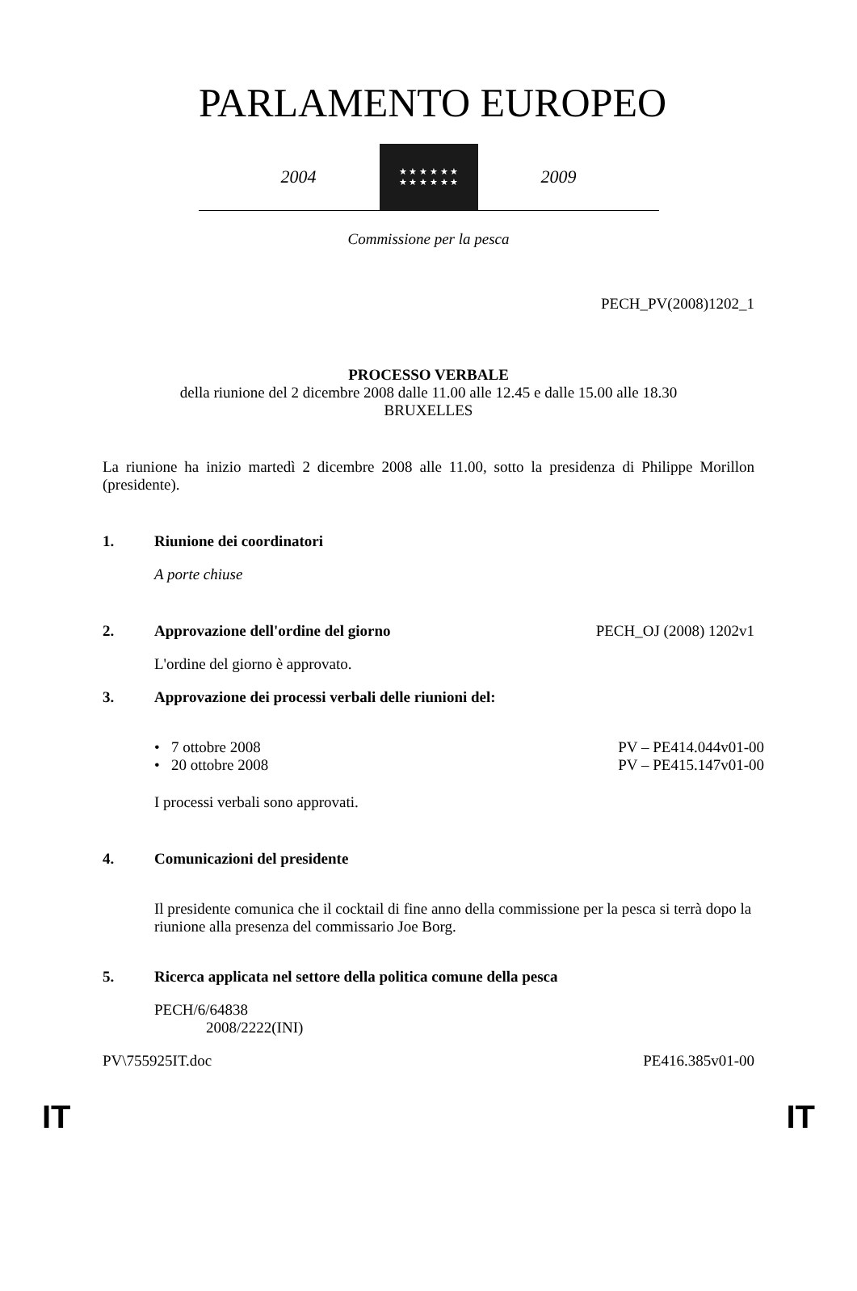PARLAMENTO EUROPEO
2004
★ ★ ★ ★ ★ ★
★ ★ ★ ★ ★ ★
2009
Commissione per la pesca
PECH_PV(2008)1202_1
PROCESSO VERBALE
della riunione del 2 dicembre 2008 dalle 11.00 alle 12.45 e dalle 15.00 alle 18.30
BRUXELLES
La riunione ha inizio martedì 2 dicembre 2008 alle 11.00, sotto la presidenza di Philippe Morillon (presidente).
1. Riunione dei coordinatori
A porte chiuse
2. Approvazione dell'ordine del giorno PECH_OJ (2008) 1202v1
L'ordine del giorno è approvato.
3. Approvazione dei processi verbali delle riunioni del:
• 7 ottobre 2008 PV – PE414.044v01-00
• 20 ottobre 2008 PV – PE415.147v01-00
I processi verbali sono approvati.
4. Comunicazioni del presidente
Il presidente comunica che il cocktail di fine anno della commissione per la pesca si terrà dopo la riunione alla presenza del commissario Joe Borg.
5. Ricerca applicata nel settore della politica comune della pesca
PECH/6/64838
2008/2222(INI)
PV\755925IT.doc PE416.385v01-00
IT IT